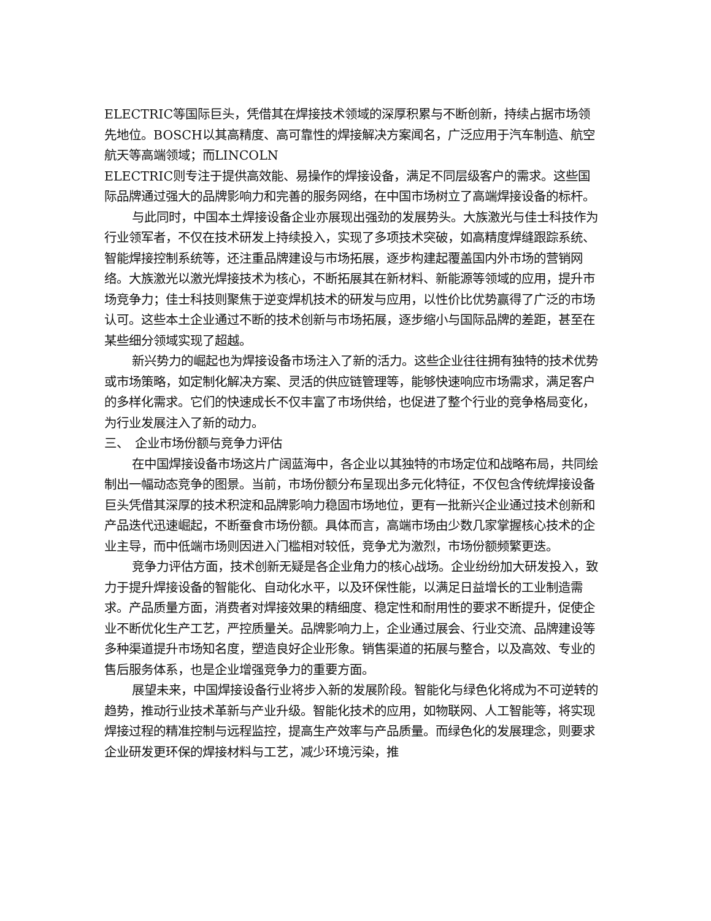ELECTRIC等国际巨头，凭借其在焊接技术领域的深厚积累与不断创新，持续占据市场领先地位。BOSCH以其高精度、高可靠性的焊接解决方案闻名，广泛应用于汽车制造、航空航天等高端领域；而LINCOLN
ELECTRIC则专注于提供高效能、易操作的焊接设备，满足不同层级客户的需求。这些国际品牌通过强大的品牌影响力和完善的服务网络，在中国市场树立了高端焊接设备的标杆。
与此同时，中国本土焊接设备企业亦展现出强劲的发展势头。大族激光与佳士科技作为行业领军者，不仅在技术研发上持续投入，实现了多项技术突破，如高精度焊缝跟踪系统、智能焊接控制系统等，还注重品牌建设与市场拓展，逐步构建起覆盖国内外市场的营销网络。大族激光以激光焊接技术为核心，不断拓展其在新材料、新能源等领域的应用，提升市场竞争力；佳士科技则聚焦于逆变焊机技术的研发与应用，以性价比优势赢得了广泛的市场认可。这些本土企业通过不断的技术创新与市场拓展，逐步缩小与国际品牌的差距，甚至在某些细分领域实现了超越。
新兴势力的崛起也为焊接设备市场注入了新的活力。这些企业往往拥有独特的技术优势或市场策略，如定制化解决方案、灵活的供应链管理等，能够快速响应市场需求，满足客户的多样化需求。它们的快速成长不仅丰富了市场供给，也促进了整个行业的竞争格局变化，为行业发展注入了新的动力。
三、　企业市场份额与竞争力评估
在中国焊接设备市场这片广阔蓝海中，各企业以其独特的市场定位和战略布局，共同绘制出一幅动态竞争的图景。当前，市场份额分布呈现出多元化特征，不仅包含传统焊接设备巨头凭借其深厚的技术积淀和品牌影响力稳固市场地位，更有一批新兴企业通过技术创新和产品迭代迅速崛起，不断蚕食市场份额。具体而言，高端市场由少数几家掌握核心技术的企业主导，而中低端市场则因进入门槛相对较低，竞争尤为激烈，市场份额频繁更迭。
竞争力评估方面，技术创新无疑是各企业角力的核心战场。企业纷纷加大研发投入，致力于提升焊接设备的智能化、自动化水平，以及环保性能，以满足日益增长的工业制造需求。产品质量方面，消费者对焊接效果的精细度、稳定性和耐用性的要求不断提升，促使企业不断优化生产工艺，严控质量关。品牌影响力上，企业通过展会、行业交流、品牌建设等多种渠道提升市场知名度，塑造良好企业形象。销售渠道的拓展与整合，以及高效、专业的售后服务体系，也是企业增强竞争力的重要方面。
展望未来，中国焊接设备行业将步入新的发展阶段。智能化与绿色化将成为不可逆转的趋势，推动行业技术革新与产业升级。智能化技术的应用，如物联网、人工智能等，将实现焊接过程的精准控制与远程监控，提高生产效率与产品质量。而绿色化的发展理念，则要求企业研发更环保的焊接材料与工艺，减少环境污染，推